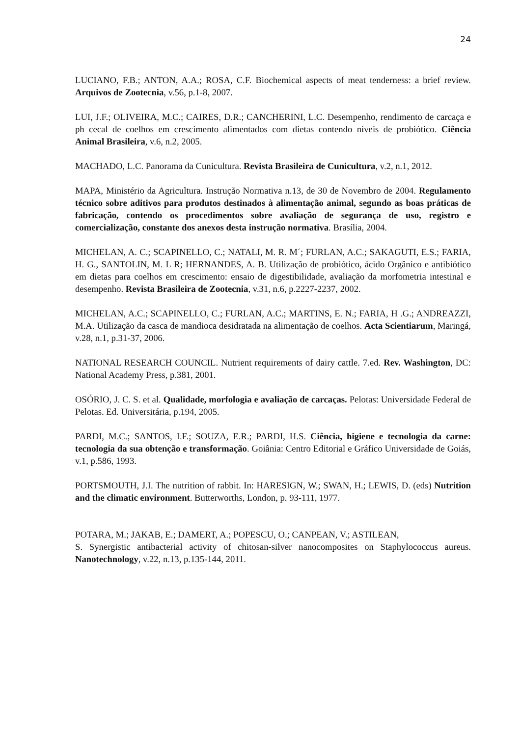24
LUCIANO, F.B.; ANTON, A.A.; ROSA, C.F. Biochemical aspects of meat tenderness: a brief review. Arquivos de Zootecnia, v.56, p.1-8, 2007.
LUI, J.F.; OLIVEIRA, M.C.; CAIRES, D.R.; CANCHERINI, L.C. Desempenho, rendimento de carcaça e ph cecal de coelhos em crescimento alimentados com dietas contendo níveis de probiótico. Ciência Animal Brasileira, v.6, n.2, 2005.
MACHADO, L.C. Panorama da Cunicultura. Revista Brasileira de Cunicultura, v.2, n.1, 2012.
MAPA, Ministério da Agricultura. Instrução Normativa n.13, de 30 de Novembro de 2004. Regulamento técnico sobre aditivos para produtos destinados à alimentação animal, segundo as boas práticas de fabricação, contendo os procedimentos sobre avaliação de segurança de uso, registro e comercialização, constante dos anexos desta instrução normativa. Brasília, 2004.
MICHELAN, A. C.; SCAPINELLO, C.; NATALI, M. R. M´; FURLAN, A.C.; SAKAGUTI, E.S.; FARIA, H. G., SANTOLIN, M. L R; HERNANDES, A. B. Utilização de probiótico, ácido Orgânico e antibiótico em dietas para coelhos em crescimento: ensaio de digestibilidade, avaliação da morfometria intestinal e desempenho. Revista Brasileira de Zootecnia, v.31, n.6, p.2227-2237, 2002.
MICHELAN, A.C.; SCAPINELLO, C.; FURLAN, A.C.; MARTINS, E. N.; FARIA, H .G.; ANDREAZZI, M.A. Utilização da casca de mandioca desidratada na alimentação de coelhos. Acta Scientiarum, Maringá, v.28, n.1, p.31-37, 2006.
NATIONAL RESEARCH COUNCIL. Nutrient requirements of dairy cattle. 7.ed. Rev. Washington, DC: National Academy Press, p.381, 2001.
OSÓRIO, J. C. S. et al. Qualidade, morfologia e avaliação de carcaças. Pelotas: Universidade Federal de Pelotas. Ed. Universitária, p.194, 2005.
PARDI, M.C.; SANTOS, I.F.; SOUZA, E.R.; PARDI, H.S. Ciência, higiene e tecnologia da carne: tecnologia da sua obtenção e transformação. Goiânia: Centro Editorial e Gráfico Universidade de Goiás, v.1, p.586, 1993.
PORTSMOUTH, J.I. The nutrition of rabbit. In: HARESIGN, W.; SWAN, H.; LEWIS, D. (eds) Nutrition and the climatic environment. Butterworths, London, p. 93-111, 1977.
POTARA, M.; JAKAB, E.; DAMERT, A.; POPESCU, O.; CANPEAN, V.; ASTILEAN,
S. Synergistic antibacterial activity of chitosan-silver nanocomposites on Staphylococcus aureus. Nanotechnology, v.22, n.13, p.135-144, 2011.